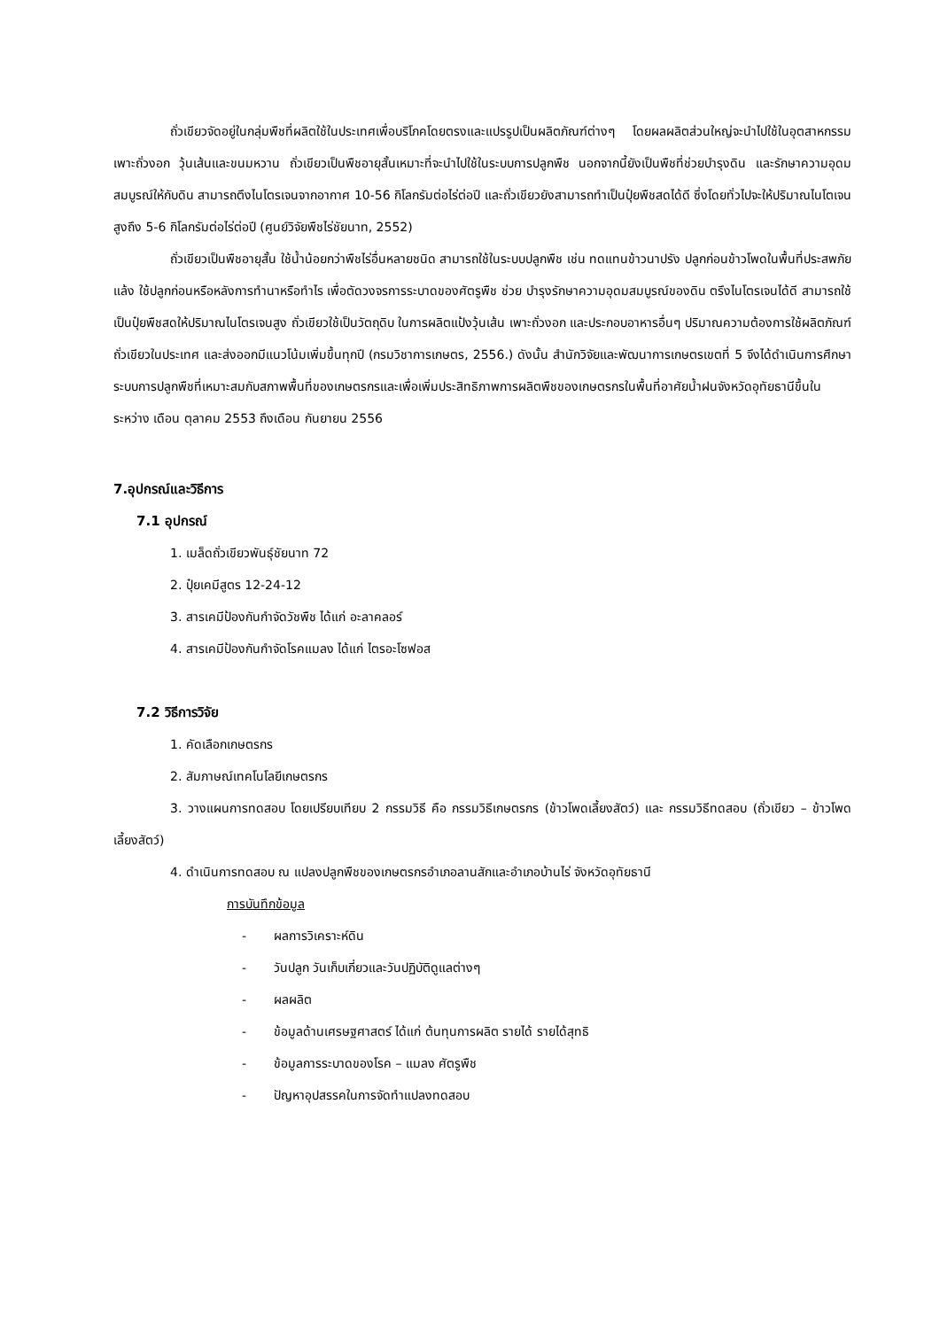ถั่วเขียวจัดอยู่ในกลุ่มพืชที่ผลิตใช้ในประเทศเพื่อบริโภคโดยตรงและแปรรูปเป็นผลิตภัณฑ์ต่างๆ โดยผลผลิตส่วนใหญ่จะนำไปใช้ในอุตสาหกรรมเพาะถั่วงอก วุ้นเส้นและขนมหวาน ถั่วเขียวเป็นพืชอายุสั้นเหมาะที่จะนำไปใช้ในระบบการปลูกพืช นอกจากนี้ยังเป็นพืชที่ช่วยบำรุงดิน และรักษาความอุดมสมบูรณ์ให้กับดิน สามารถตึงไนโตรเจนจากอากาศ 10-56 กิโลกรัมต่อไร่ต่อปี และถั่วเขียวยังสามารถทำเป็นปุ๋ยพืชสดได้ดี ซึ่งโดยทั่วไปจะให้ปริมาณไนโตเจนสูงถึง 5-6 กิโลกรัมต่อไร่ต่อปี (ศูนย์วิจัยพืชไร่ชัยนาท, 2552)
ถั่วเขียวเป็นพืชอายุสั้น ใช้น้ำน้อยกว่าพืชไร่อื่นหลายชนิด สามารถใช้ในระบบปลูกพืช เช่น ทดแทนข้าวนาปรัง ปลูกก่อนข้าวโพดในพื้นที่ประสพภัยแล้ง ใช้ปลูกก่อนหรือหลังการทำนาหรือทำไร เพื่อตัดวงจรการระบาดของศัตรูพืช ช่วย บำรุงรักษาความอุดมสมบูรณ์ของดิน ตรึงไนโตรเจนได้ดี สามารถใช้เป็นปุ๋ยพืชสดให้ปริมาณไนโตรเจนสูง ถั่วเขียวใช้เป็นวัตถุดิบ ในการผลิตแป้งวุ้นเส้น เพาะถั่วงอก และประกอบอาหารอื่นๆ ปริมาณความต้องการใช้ผลิตภัณฑ์ถั่วเขียวในประเทศ และส่งออกมีแนวโน้มเพิ่มขึ้นทุกปี (กรมวิชาการเกษตร, 2556.) ดังนั้น สำนักวิจัยและพัฒนาการเกษตรเขตที่ 5 จึงได้ดำเนินการศึกษาระบบการปลูกพืชที่เหมาะสมกับสภาพพื้นที่ของเกษตรกรและเพื่อเพิ่มประสิทธิภาพการผลิตพืชของเกษตรกรในพื้นที่อาศัยน้ำฝนจังหวัดอุทัยธานีขึ้นในระหว่าง เดือน ตุลาคม 2553 ถึงเดือน กันยายน 2556
7.อุปกรณ์และวิธีการ
7.1 อุปกรณ์
1. เมล็ดถั่วเขียวพันธุ์ชัยนาท 72
2. ปุ๋ยเคมีสูตร 12-24-12
3. สารเคมีป้องกันกำจัดวัชพืช ได้แก่ อะลาคลอร์
4. สารเคมีป้องกันกำจัดโรคแมลง ได้แก่ ไตรอะโซฟอส
7.2 วิธีการวิจัย
1. คัดเลือกเกษตรกร
2. สัมภาษณ์เทคโนโลยีเกษตรกร
3. วางแผนการทดสอบ โดยเปรียบเทียบ 2 กรรมวิธี คือ กรรมวิธีเกษตรกร (ข้าวโพดเลี้ยงสัตว์) และ กรรมวิธีทดสอบ (ถั่วเขียว – ข้าวโพดเลี้ยงสัตว์)
4. ดำเนินการทดสอบ ณ แปลงปลูกพืชของเกษตรกรอำเภอลานสักและอำเภอบ้านไร่ จังหวัดอุทัยธานี
การบันทึกข้อมูล
- ผลการวิเคราะห์ดิน
- วันปลูก วันเก็บเกี่ยวและวันปฏิบัติดูแลต่างๆ
- ผลผลิต
- ข้อมูลด้านเศรษฐศาสตร์ ได้แก่ ต้นทุนการผลิต รายได้ รายได้สุทธิ
- ข้อมูลการระบาดของโรค – แมลง ศัตรูพืช
- ปัญหาอุปสรรคในการจัดทำแปลงทดสอบ